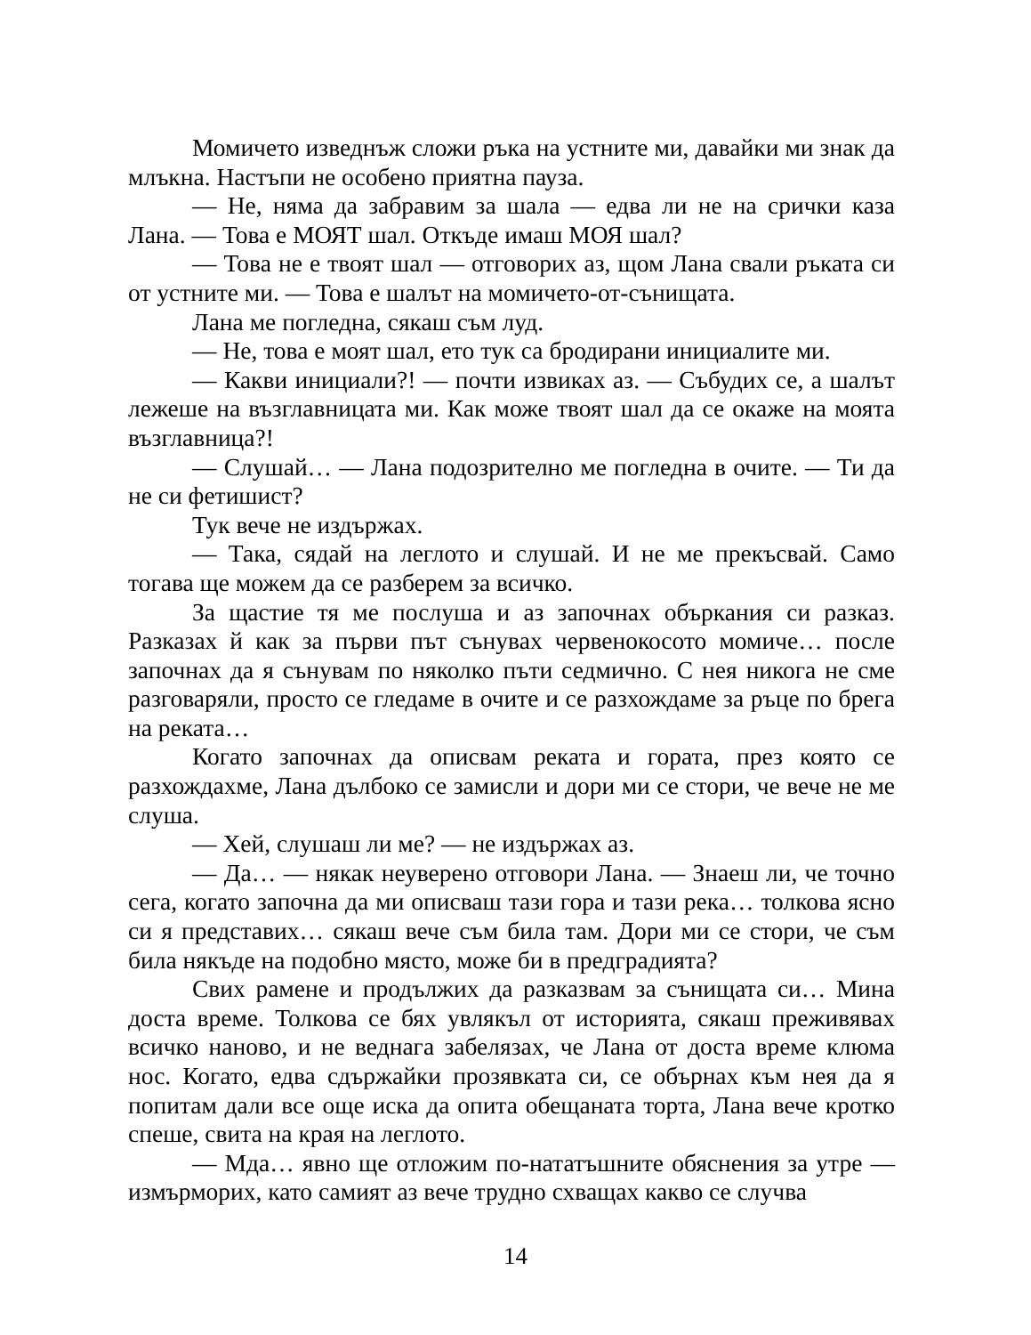Момичето изведнъж сложи ръка на устните ми, давайки ми знак да млъкна. Настъпи не особено приятна пауза.
— Не, няма да забравим за шала — едва ли не на срички каза Лана. — Това е МОЯТ шал. Откъде имаш МОЯ шал?
— Това не е твоят шал — отговорих аз, щом Лана свали ръката си от устните ми. — Това е шалът на момичето-от-сънищата.
Лана ме погледна, сякаш съм луд.
— Не, това е моят шал, ето тук са бродирани инициалите ми.
— Какви инициали?! — почти извиках аз. — Събудих се, а шалът лежеше на възглавницата ми. Как може твоят шал да се окаже на моята възглавница?!
— Слушай… — Лана подозрително ме погледна в очите. — Ти да не си фетишист?
Тук вече не издържах.
— Така, сядай на леглото и слушай. И не ме прекъсвай. Само тогава ще можем да се разберем за всичко.
За щастие тя ме послуша и аз започнах объркания си разказ. Разказах й как за първи път сънувах червенокосото момиче… после започнах да я сънувам по няколко пъти седмично. С нея никога не сме разговаряли, просто се гледаме в очите и се разхождаме за ръце по брега на реката…
Когато започнах да описвам реката и гората, през която се разхождахме, Лана дълбоко се замисли и дори ми се стори, че вече не ме слуша.
— Хей, слушаш ли ме? — не издържах аз.
— Да… — някак неуверено отговори Лана. — Знаеш ли, че точно сега, когато започна да ми описваш тази гора и тази река… толкова ясно си я представих… сякаш вече съм била там. Дори ми се стори, че съм била някъде на подобно място, може би в предградията?
Свих рамене и продължих да разказвам за сънищата си… Мина доста време. Толкова се бях увлякъл от историята, сякаш преживявах всичко наново, и не веднага забелязах, че Лана от доста време клюма нос. Когато, едва сдържайки прозявката си, се обърнах към нея да я попитам дали все още иска да опита обещаната торта, Лана вече кротко спеше, свита на края на леглото.
— Мда… явно ще отложим по-нататъшните обяснения за утре — измърморих, като самият аз вече трудно схващах какво се случва
14